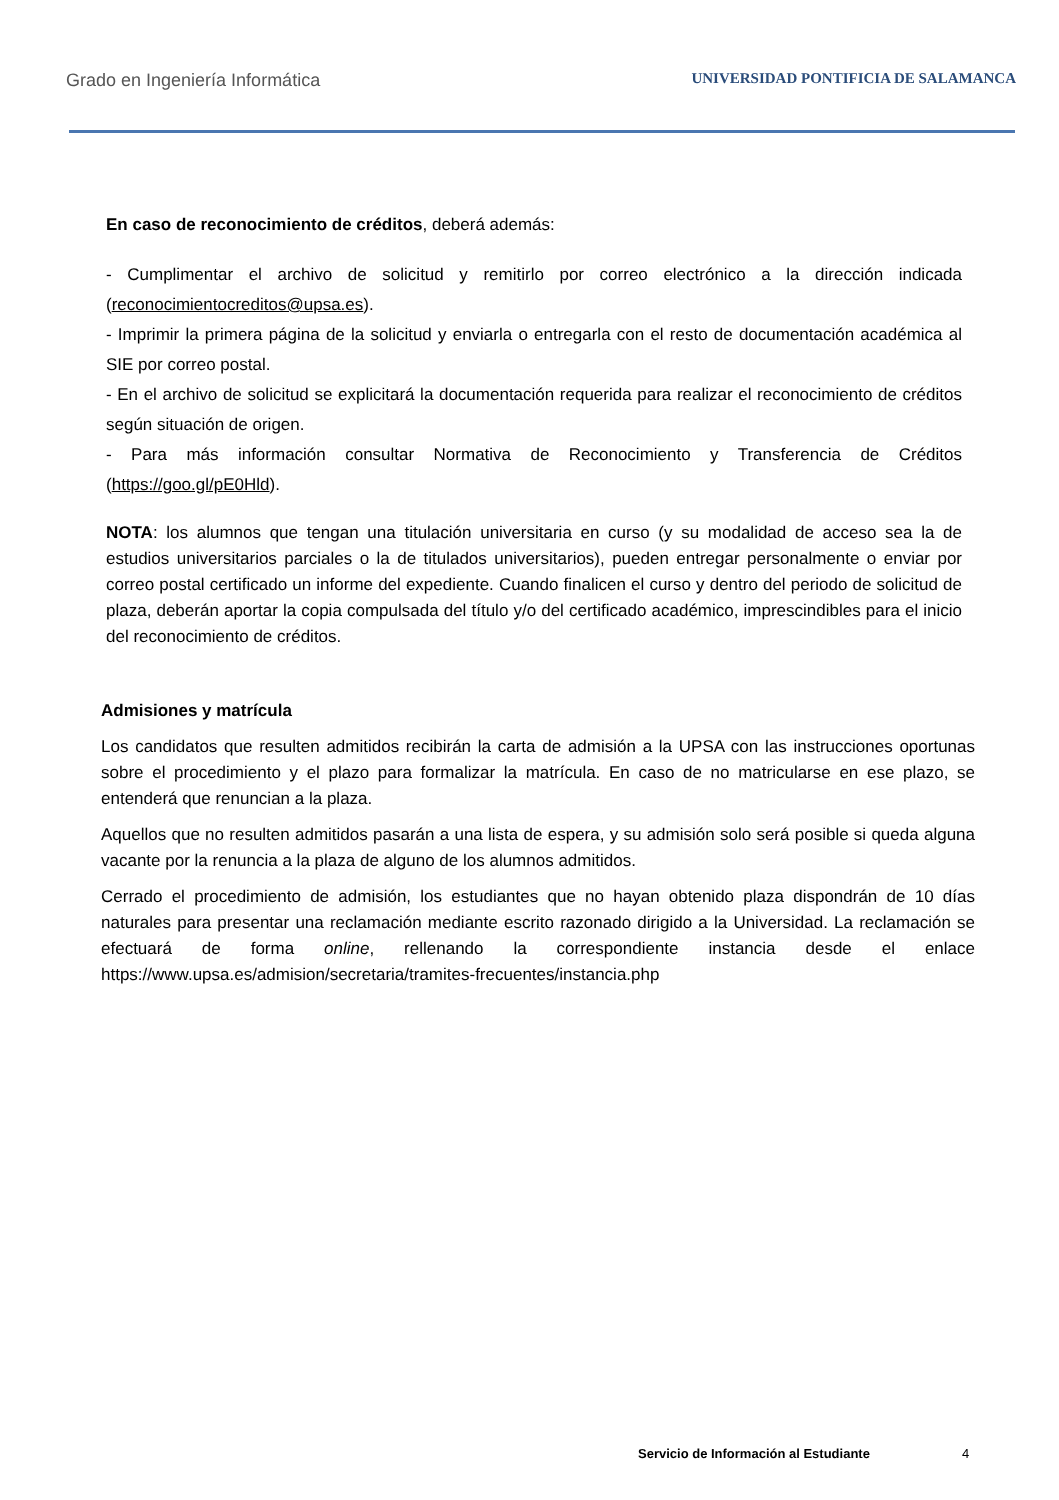Grado en Ingeniería Informática UNIVERSIDAD PONTIFICIA DE SALAMANCA
En caso de reconocimiento de créditos, deberá además:
- Cumplimentar el archivo de solicitud y remitirlo por correo electrónico a la dirección indicada (reconocimientocreditos@upsa.es).
- Imprimir la primera página de la solicitud y enviarla o entregarla con el resto de documentación académica al SIE por correo postal.
- En el archivo de solicitud se explicitará la documentación requerida para realizar el reconocimiento de créditos según situación de origen.
- Para más información consultar Normativa de Reconocimiento y Transferencia de Créditos (https://goo.gl/pE0Hld).
NOTA: los alumnos que tengan una titulación universitaria en curso (y su modalidad de acceso sea la de estudios universitarios parciales o la de titulados universitarios), pueden entregar personalmente o enviar por correo postal certificado un informe del expediente. Cuando finalicen el curso y dentro del periodo de solicitud de plaza, deberán aportar la copia compulsada del título y/o del certificado académico, imprescindibles para el inicio del reconocimiento de créditos.
Admisiones y matrícula
Los candidatos que resulten admitidos recibirán la carta de admisión a la UPSA con las instrucciones oportunas sobre el procedimiento y el plazo para formalizar la matrícula. En caso de no matricularse en ese plazo, se entenderá que renuncian a la plaza.
Aquellos que no resulten admitidos pasarán a una lista de espera, y su admisión solo será posible si queda alguna vacante por la renuncia a la plaza de alguno de los alumnos admitidos.
Cerrado el procedimiento de admisión, los estudiantes que no hayan obtenido plaza dispondrán de 10 días naturales para presentar una reclamación mediante escrito razonado dirigido a la Universidad. La reclamación se efectuará de forma online, rellenando la correspondiente instancia desde el enlace https://www.upsa.es/admision/secretaria/tramites-frecuentes/instancia.php
Servicio de Información al Estudiante
4